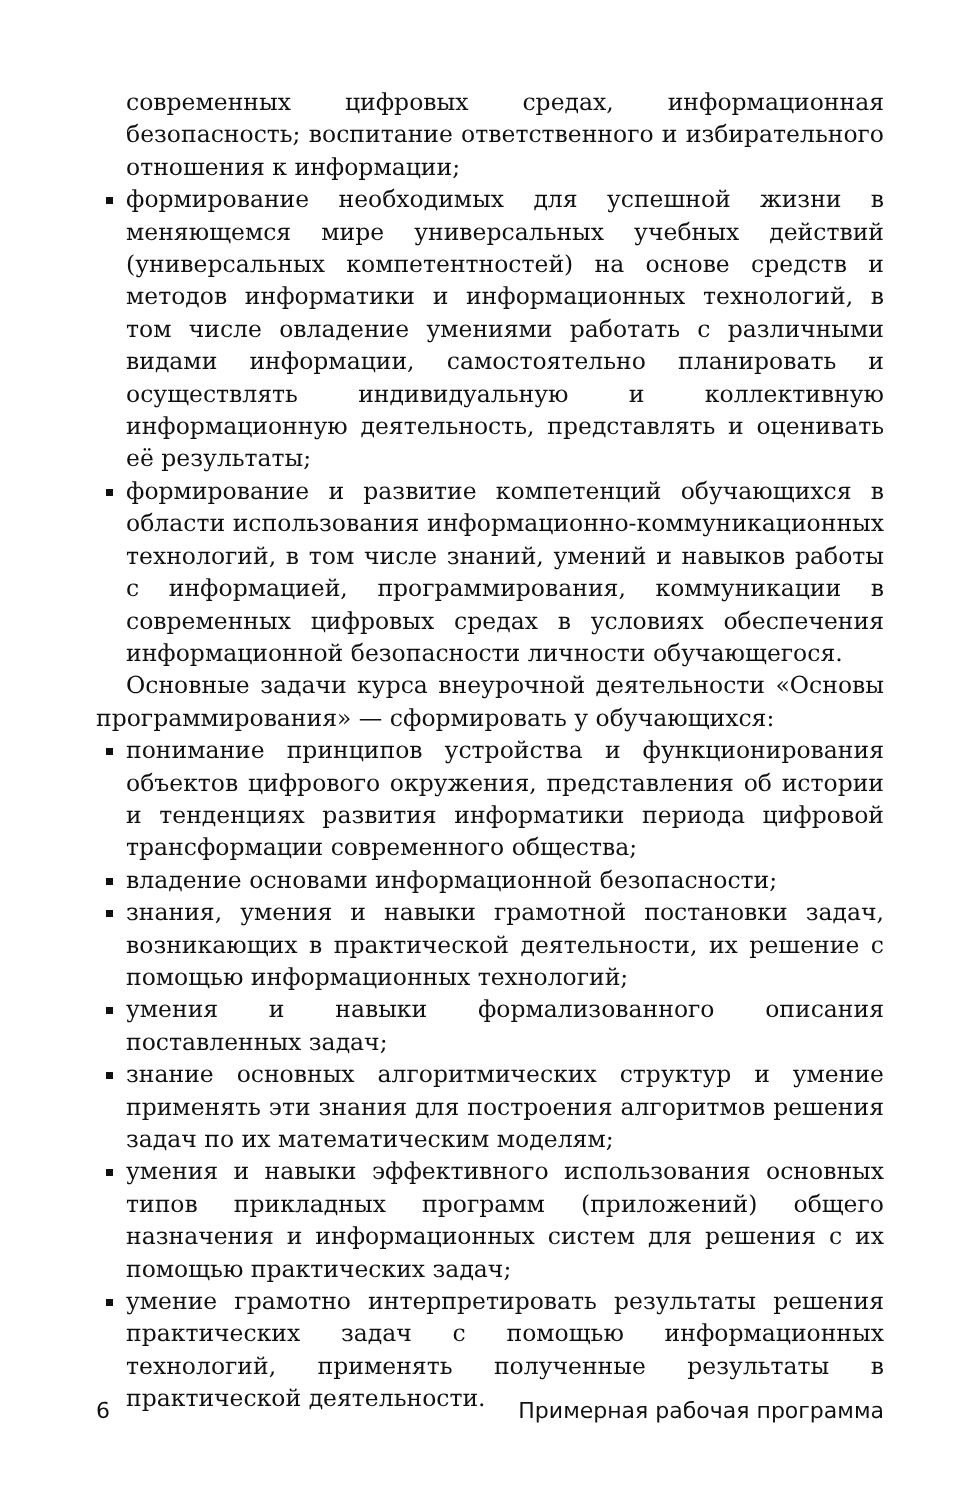современных цифровых средах, информационная безопасность; воспитание ответственного и избирательного отношения к информации;
формирование необходимых для успешной жизни в меняющемся мире универсальных учебных действий (универсальных компетентностей) на основе средств и методов информатики и информационных технологий, в том числе овладение умениями работать с различными видами информации, самостоятельно планировать и осуществлять индивидуальную и коллективную информационную деятельность, представлять и оценивать её результаты;
формирование и развитие компетенций обучающихся в области использования информационно-коммуникационных технологий, в том числе знаний, умений и навыков работы с информацией, программирования, коммуникации в современных цифровых средах в условиях обеспечения информационной безопасности личности обучающегося.
Основные задачи курса внеурочной деятельности «Основы программирования» — сформировать у обучающихся:
понимание принципов устройства и функционирования объектов цифрового окружения, представления об истории и тенденциях развития информатики периода цифровой трансформации современного общества;
владение основами информационной безопасности;
знания, умения и навыки грамотной постановки задач, возникающих в практической деятельности, их решение с помощью информационных технологий;
умения и навыки формализованного описания поставленных задач;
знание основных алгоритмических структур и умение применять эти знания для построения алгоритмов решения задач по их математическим моделям;
умения и навыки эффективного использования основных типов прикладных программ (приложений) общего назначения и информационных систем для решения с их помощью практических задач;
умение грамотно интерпретировать результаты решения практических задач с помощью информационных технологий, применять полученные результаты в практической деятельности.
6 Примерная рабочая программа